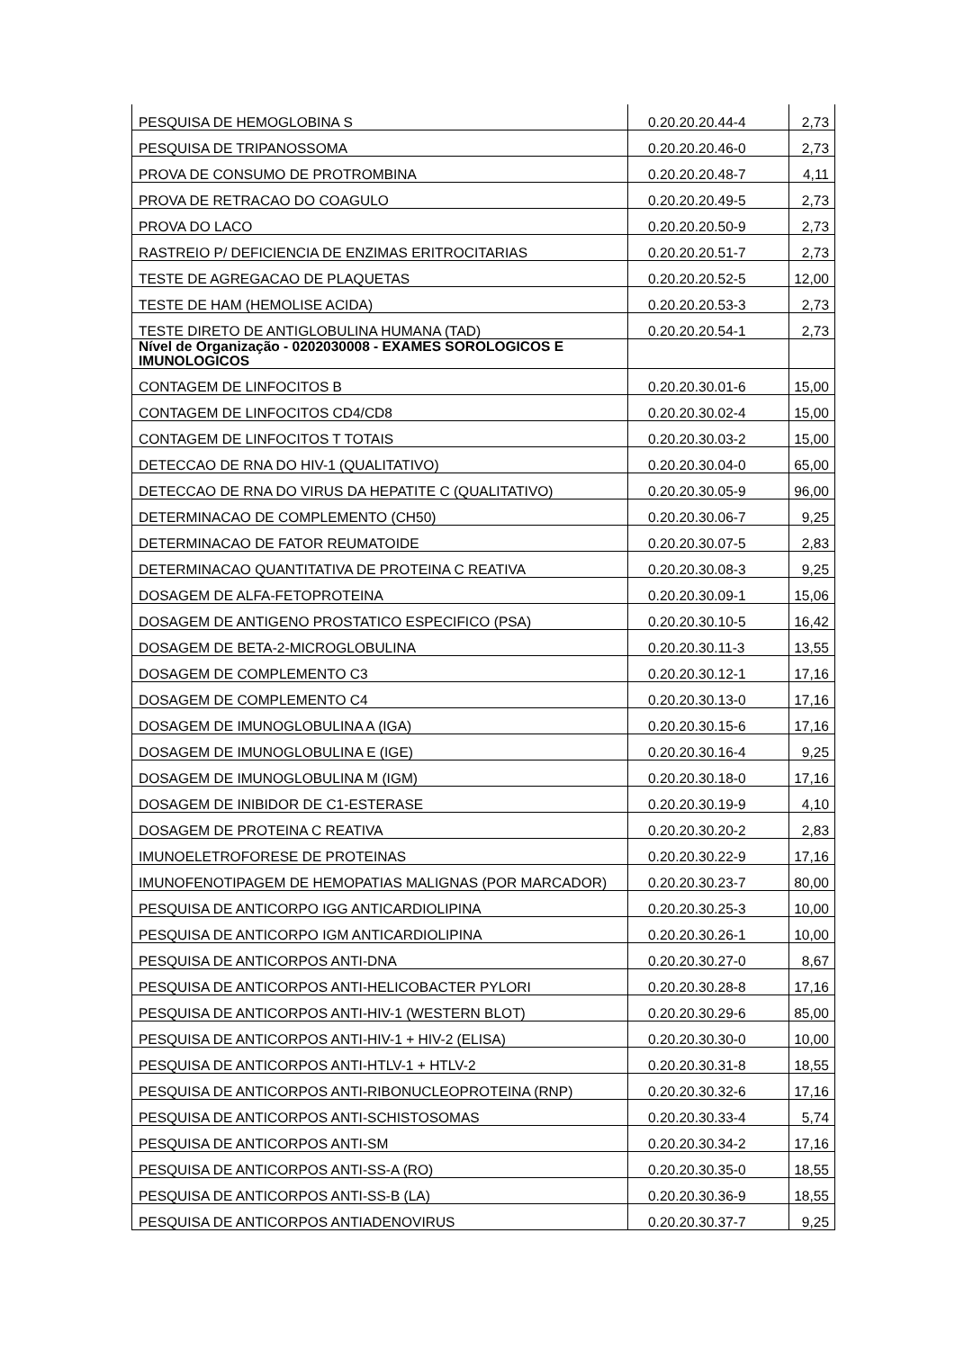| PESQUISA DE HEMOGLOBINA S | 0.20.20.20.44-4 | 2,73 |
| PESQUISA DE TRIPANOSSOMA | 0.20.20.20.46-0 | 2,73 |
| PROVA DE CONSUMO DE PROTROMBINA | 0.20.20.20.48-7 | 4,11 |
| PROVA DE RETRACAO DO COAGULO | 0.20.20.20.49-5 | 2,73 |
| PROVA DO LACO | 0.20.20.20.50-9 | 2,73 |
| RASTREIO P/ DEFICIENCIA DE ENZIMAS ERITROCITARIAS | 0.20.20.20.51-7 | 2,73 |
| TESTE DE AGREGACAO DE PLAQUETAS | 0.20.20.20.52-5 | 12,00 |
| TESTE DE HAM (HEMOLISE ACIDA) | 0.20.20.20.53-3 | 2,73 |
| TESTE DIRETO DE ANTIGLOBULINA HUMANA (TAD) | 0.20.20.20.54-1 | 2,73 |
| Nível de Organização - 0202030008 - EXAMES SOROLOGICOS E IMUNOLOGICOS | | |
| CONTAGEM DE LINFOCITOS B | 0.20.20.30.01-6 | 15,00 |
| CONTAGEM DE LINFOCITOS CD4/CD8 | 0.20.20.30.02-4 | 15,00 |
| CONTAGEM DE LINFOCITOS T TOTAIS | 0.20.20.30.03-2 | 15,00 |
| DETECCAO DE RNA DO HIV-1 (QUALITATIVO) | 0.20.20.30.04-0 | 65,00 |
| DETECCAO DE RNA DO VIRUS DA HEPATITE C (QUALITATIVO) | 0.20.20.30.05-9 | 96,00 |
| DETERMINACAO DE COMPLEMENTO (CH50) | 0.20.20.30.06-7 | 9,25 |
| DETERMINACAO DE FATOR REUMATOIDE | 0.20.20.30.07-5 | 2,83 |
| DETERMINACAO QUANTITATIVA DE PROTEINA C REATIVA | 0.20.20.30.08-3 | 9,25 |
| DOSAGEM DE ALFA-FETOPROTEINA | 0.20.20.30.09-1 | 15,06 |
| DOSAGEM DE ANTIGENO PROSTATICO ESPECIFICO (PSA) | 0.20.20.30.10-5 | 16,42 |
| DOSAGEM DE BETA-2-MICROGLOBULINA | 0.20.20.30.11-3 | 13,55 |
| DOSAGEM DE COMPLEMENTO C3 | 0.20.20.30.12-1 | 17,16 |
| DOSAGEM DE COMPLEMENTO C4 | 0.20.20.30.13-0 | 17,16 |
| DOSAGEM DE IMUNOGLOBULINA A (IGA) | 0.20.20.30.15-6 | 17,16 |
| DOSAGEM DE IMUNOGLOBULINA E (IGE) | 0.20.20.30.16-4 | 9,25 |
| DOSAGEM DE IMUNOGLOBULINA M (IGM) | 0.20.20.30.18-0 | 17,16 |
| DOSAGEM DE INIBIDOR DE C1-ESTERASE | 0.20.20.30.19-9 | 4,10 |
| DOSAGEM DE PROTEINA C REATIVA | 0.20.20.30.20-2 | 2,83 |
| IMUNOELETROFORESE DE PROTEINAS | 0.20.20.30.22-9 | 17,16 |
| IMUNOFENOTIPAGEM DE HEMOPATIAS MALIGNAS (POR MARCADOR) | 0.20.20.30.23-7 | 80,00 |
| PESQUISA DE ANTICORPO IGG ANTICARDIOLIPINA | 0.20.20.30.25-3 | 10,00 |
| PESQUISA DE ANTICORPO IGM ANTICARDIOLIPINA | 0.20.20.30.26-1 | 10,00 |
| PESQUISA DE ANTICORPOS ANTI-DNA | 0.20.20.30.27-0 | 8,67 |
| PESQUISA DE ANTICORPOS ANTI-HELICOBACTER PYLORI | 0.20.20.30.28-8 | 17,16 |
| PESQUISA DE ANTICORPOS ANTI-HIV-1 (WESTERN BLOT) | 0.20.20.30.29-6 | 85,00 |
| PESQUISA DE ANTICORPOS ANTI-HIV-1 + HIV-2 (ELISA) | 0.20.20.30.30-0 | 10,00 |
| PESQUISA DE ANTICORPOS ANTI-HTLV-1 + HTLV-2 | 0.20.20.30.31-8 | 18,55 |
| PESQUISA DE ANTICORPOS ANTI-RIBONUCLEOPROTEINA (RNP) | 0.20.20.30.32-6 | 17,16 |
| PESQUISA DE ANTICORPOS ANTI-SCHISTOSOMAS | 0.20.20.30.33-4 | 5,74 |
| PESQUISA DE ANTICORPOS ANTI-SM | 0.20.20.30.34-2 | 17,16 |
| PESQUISA DE ANTICORPOS ANTI-SS-A (RO) | 0.20.20.30.35-0 | 18,55 |
| PESQUISA DE ANTICORPOS ANTI-SS-B (LA) | 0.20.20.30.36-9 | 18,55 |
| PESQUISA DE ANTICORPOS ANTIADENOVIRUS | 0.20.20.30.37-7 | 9,25 |